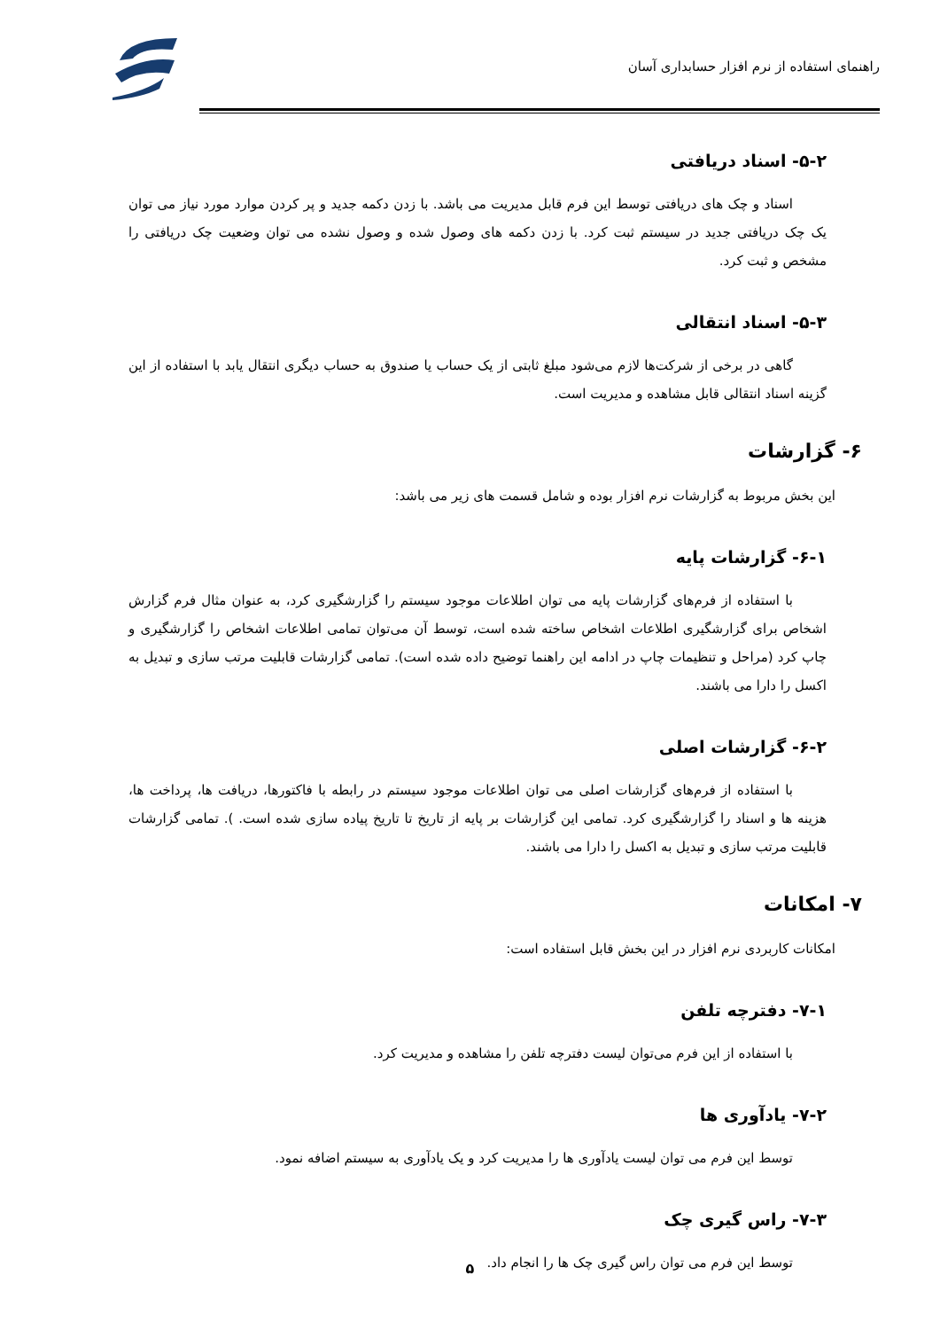راهنمای استفاده از نرم افزار حسابداری آسان
۵-۲- اسناد دریافتی
اسناد و چک های دریافتی توسط این فرم قابل مدیریت می باشد. با زدن دکمه جدید و پر کردن موارد مورد نیاز می توان یک چک دریافتی جدید در سیستم ثبت کرد. با زدن دکمه های وصول شده و وصول نشده می توان وضعیت چک دریافتی را مشخص و ثبت کرد.
۵-۳- اسناد انتقالی
گاهی در برخی از شرکت‌ها لازم می‌شود مبلغ ثابتی از یک حساب یا صندوق به حساب دیگری انتقال یابد با استفاده از این گزینه اسناد انتقالی قابل مشاهده و مدیریت است.
۶- گزارشات
این بخش مربوط به گزارشات نرم افزار بوده و شامل قسمت های زیر می باشد:
۶-۱- گزارشات پایه
با استفاده از فرم‌های گزارشات پایه می توان اطلاعات موجود سیستم را گزارشگیری کرد، به عنوان مثال فرم گزارش اشخاص برای گزارشگیری اطلاعات اشخاص ساخته شده است، توسط آن می‌توان تمامی اطلاعات اشخاص را گزارشگیری و چاپ کرد (مراحل و تنظیمات چاپ در ادامه این راهنما توضیح داده شده است). تمامی گزارشات قابلیت مرتب سازی و تبدیل به اکسل را دارا می باشند.
۶-۲- گزارشات اصلی
با استفاده از فرم‌های گزارشات اصلی می توان اطلاعات موجود سیستم در رابطه با فاکتورها، دریافت ها، پرداخت ها، هزینه ها و اسناد را گزارشگیری کرد. تمامی این گزارشات بر پایه از تاریخ تا تاریخ پیاده سازی شده است. ). تمامی گزارشات قابلیت مرتب سازی و تبدیل به اکسل را دارا می باشند.
۷- امکانات
امکانات کاربردی نرم افزار در این بخش قابل استفاده است:
۷-۱- دفترچه تلفن
با استفاده از این فرم می‌توان لیست دفترچه تلفن را مشاهده و مدیریت کرد.
۷-۲- یادآوری ها
توسط این فرم می توان لیست یادآوری ها را مدیریت کرد و یک یادآوری به سیستم اضافه نمود.
۷-۳- راس گیری چک
توسط این فرم می توان راس گیری چک ها را انجام داد.
۵